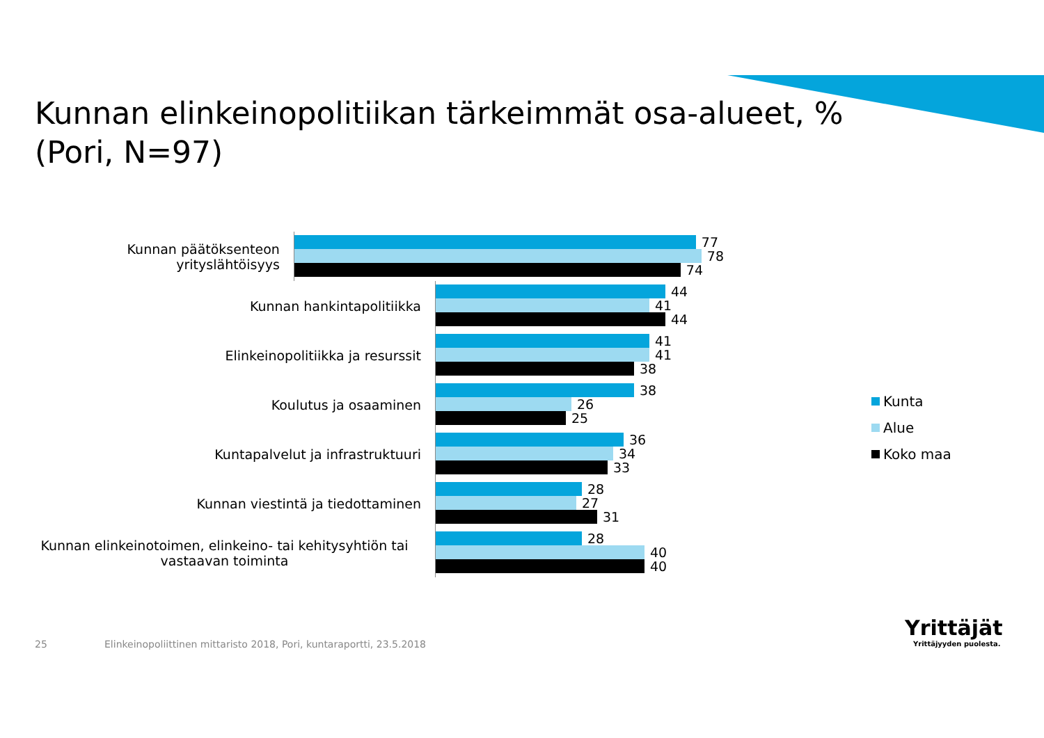Kunnan elinkeinopolitiikan tärkeimmät osa-alueet, %
(Pori, N=97)
Kunnan päätöksenteon yrityslähtöisyys
77
78
74
Kunnan hankintapolitiikka
44
41
44
Elinkeinopolitiikka ja resurssit
41
41
38
Koulutus ja osaaminen
38
26
25
Kuntapalvelut ja infrastruktuuri
36
34
33
Kunnan viestintä ja tiedottaminen
28
27
31
Kunnan elinkeinotoimen, elinkeino- tai kehitysyhtiön tai vastaavan toiminta
28
40
40
Kunta
Alue
Koko maa
25
Elinkeinopoliittinen mittaristo 2018, Pori, kuntaraportti, 23.5.2018
Yrittäjät
Yrittäjyyden puolesta.